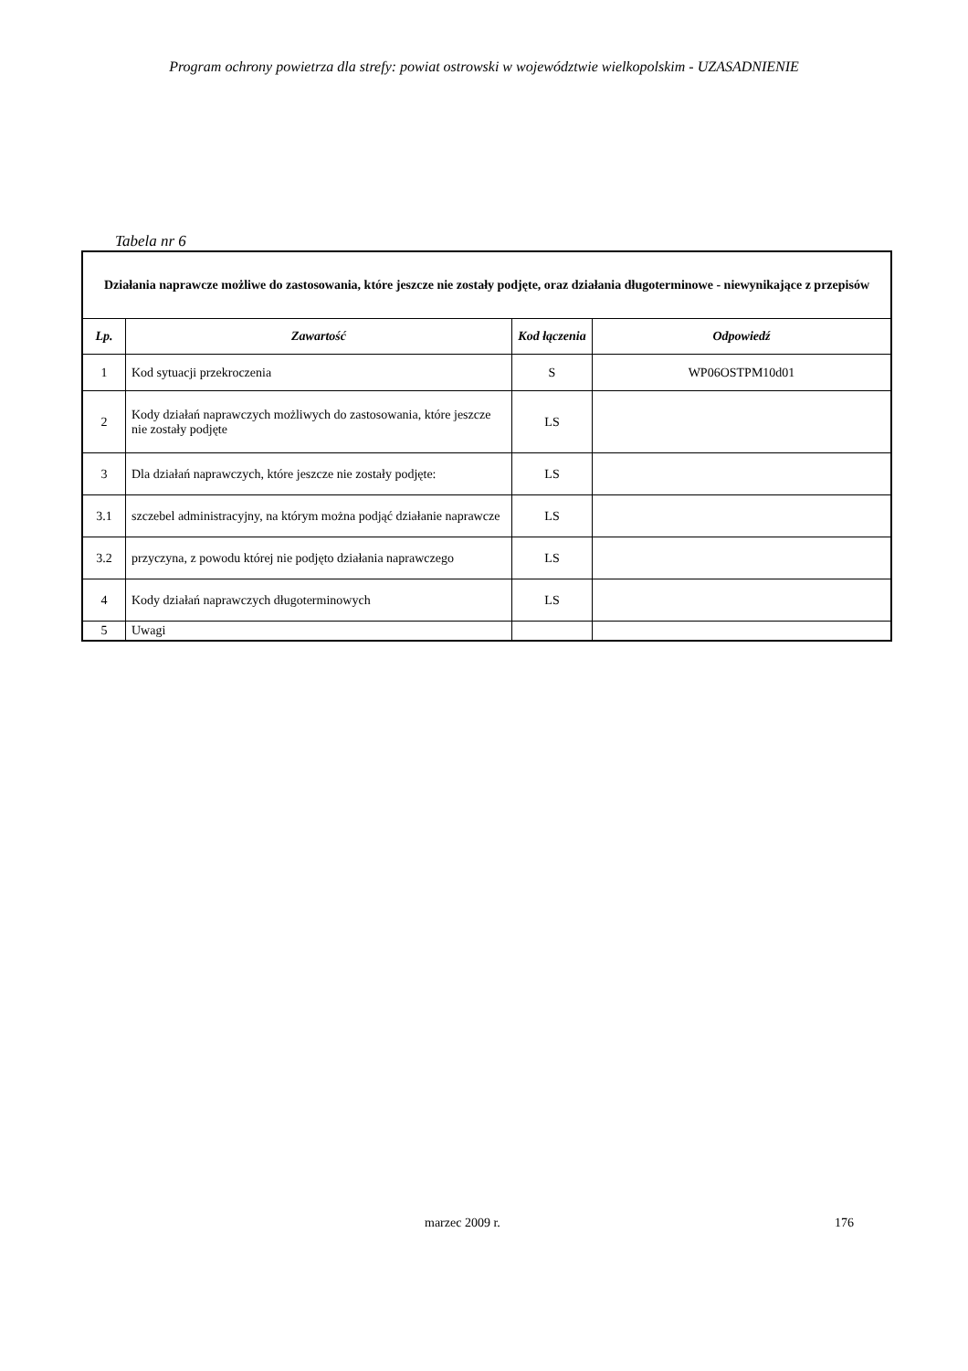Program ochrony powietrza dla strefy: powiat ostrowski w województwie wielkopolskim - UZASADNIENIE
Tabela nr 6
| Działania naprawcze możliwe do zastosowania, które jeszcze nie zostały podjęte, oraz działania długoterminowe - niewynikające z przepisów | | | |
| Lp. | Zawartość | Kod łączenia | Odpowiedź |
| 1 | Kod sytuacji przekroczenia | S | WP06OSTPM10d01 |
| 2 | Kody działań naprawczych możliwych do zastosowania, które jeszcze nie zostały podjęte | LS | |
| 3 | Dla działań naprawczych, które jeszcze nie zostały podjęte: | LS | |
| 3.1 | szczebel administracyjny, na którym można podjąć działanie naprawcze | LS | |
| 3.2 | przyczyna, z powodu której nie podjęto działania naprawczego | LS | |
| 4 | Kody działań naprawczych długoterminowych | LS | |
| 5 | Uwagi | | |
marzec 2009 r. 176